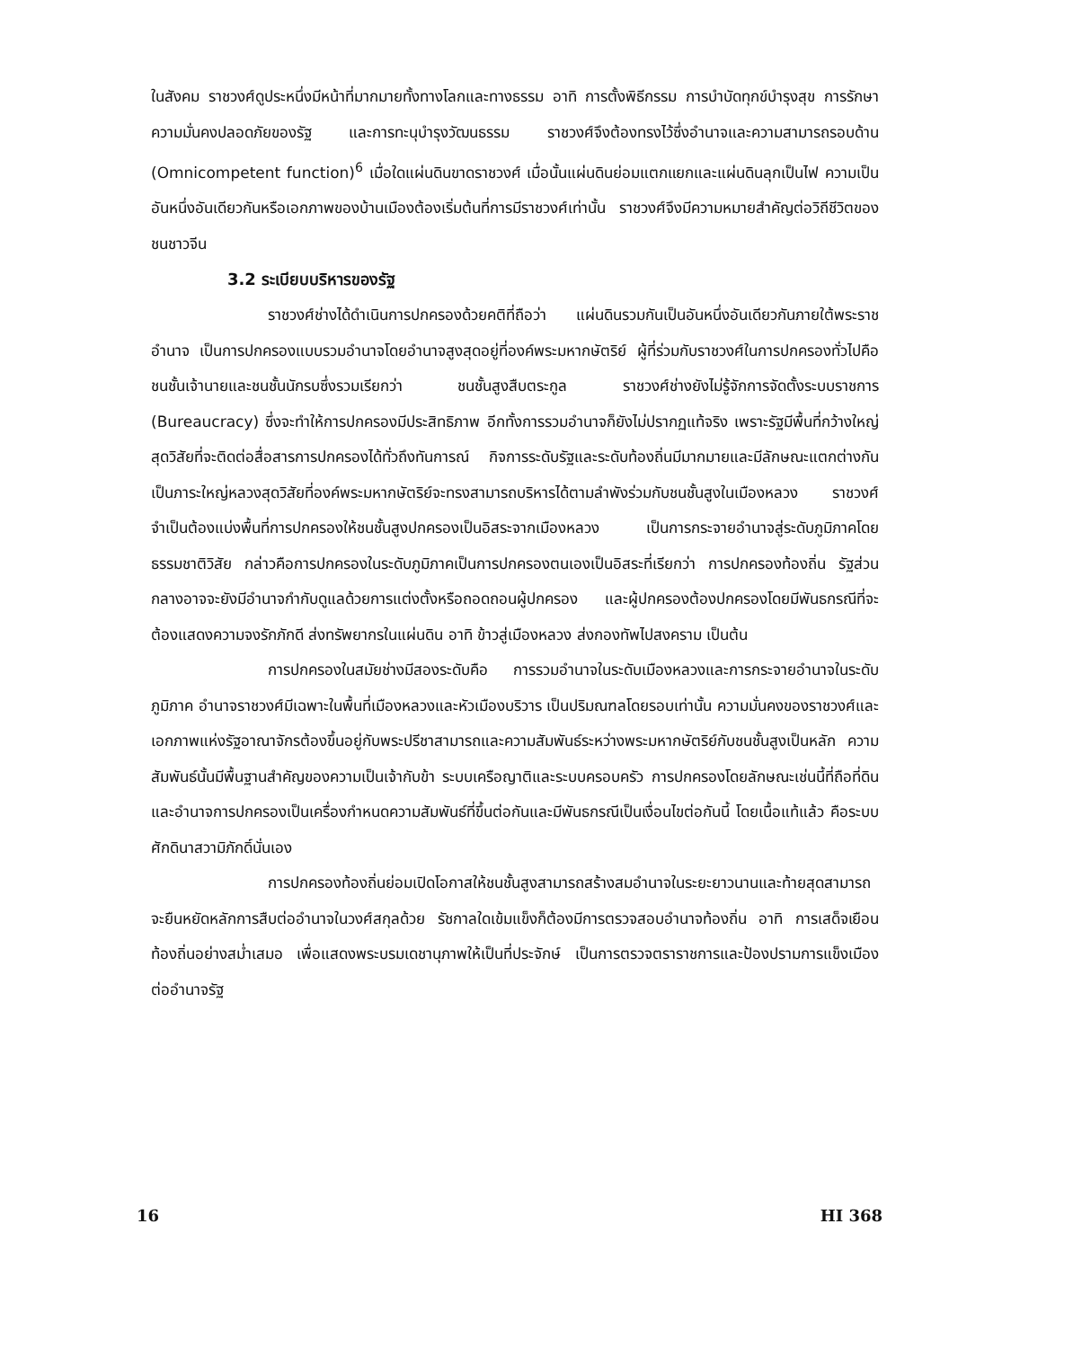ในสังคม ราชวงศ์ดูประหนึ่งมีหน้าที่มากมายทั้งทางโลกและทางธรรม อาทิ การตั้งพิธีกรรม การบำบัดทุกข์บำรุงสุข การรักษาความมั่นคงปลอดภัยของรัฐ และการทะนุบำรุงวัฒนธรรม ราชวงศ์จึงต้องทรงไว้ซึ่งอำนาจและความสามารถรอบด้าน (Omnicompetent function)<sup>6</sup> เมื่อใดแผ่นดินขาดราชวงศ์ เมื่อนั้นแผ่นดินย่อมแตกแยกและแผ่นดินลุกเป็นไฟ ความเป็นอันหนึ่งอันเดียวกันหรือเอกภาพของบ้านเมืองต้องเริ่มต้นที่การมีราชวงศ์เท่านั้น ราชวงศ์จึงมีความหมายสำคัญต่อวิถีชีวิตของชนชาวจีน
3.2 ระเบียบบริหารของรัฐ
ราชวงศ์ช่างได้ดำเนินการปกครองด้วยคติที่ถือว่า แผ่นดินรวมกันเป็นอันหนึ่งอันเดียวกันภายใต้พระราชอำนาจ เป็นการปกครองแบบรวมอำนาจโดยอำนาจสูงสุดอยู่ที่องค์พระมหากษัตริย์ ผู้ที่ร่วมกับราชวงศ์ในการปกครองทั่วไปคือ ชนชั้นเจ้านายและชนชั้นนักรบซึ่งรวมเรียกว่า ชนชั้นสูงสืบตระกูล ราชวงศ์ช่างยังไม่รู้จักการจัดตั้งระบบราชการ (Bureaucracy) ซึ่งจะทำให้การปกครองมีประสิทธิภาพ อีกทั้งการรวมอำนาจก็ยังไม่ปรากฏแท้จริง เพราะรัฐมีพื้นที่กว้างใหญ่สุดวิสัยที่จะติดต่อสื่อสารการปกครองได้ทั่วถึงทันการณ์ กิจการระดับรัฐและระดับท้องถิ่นมีมากมายและมีลักษณะแตกต่างกัน เป็นภาระใหญ่หลวงสุดวิสัยที่องค์พระมหากษัตริย์จะทรงสามารถบริหารได้ตามลำพังร่วมกับชนชั้นสูงในเมืองหลวง ราชวงศ์จำเป็นต้องแบ่งพื้นที่การปกครองให้ชนชั้นสูงปกครองเป็นอิสระจากเมืองหลวง เป็นการกระจายอำนาจสู่ระดับภูมิภาคโดยธรรมชาติวิสัย กล่าวคือการปกครองในระดับภูมิภาคเป็นการปกครองตนเองเป็นอิสระที่เรียกว่า การปกครองท้องถิ่น รัฐส่วนกลางอาจจะยังมีอำนาจกำกับดูแลด้วยการแต่งตั้งหรือถอดถอนผู้ปกครอง และผู้ปกครองต้องปกครองโดยมีพันธกรณีที่จะต้องแสดงความจงรักภักดี ส่งทรัพยากรในแผ่นดิน อาทิ ข้าวสู่เมืองหลวง ส่งกองทัพไปสงคราม เป็นต้น
การปกครองในสมัยช่างมีสองระดับคือ การรวมอำนาจในระดับเมืองหลวงและการกระจายอำนาจในระดับภูมิภาค อำนาจราชวงศ์มีเฉพาะในพื้นที่เมืองหลวงและหัวเมืองบริวาร เป็นปริมณฑลโดยรอบเท่านั้น ความมั่นคงของราชวงศ์และเอกภาพแห่งรัฐอาณาจักรต้องขึ้นอยู่กับพระปรีชาสามารถและความสัมพันธ์ระหว่างพระมหากษัตริย์กับชนชั้นสูงเป็นหลัก ความสัมพันธ์นั้นมีพื้นฐานสำคัญของความเป็นเจ้ากับข้า ระบบเครือญาติและระบบครอบครัว การปกครองโดยลักษณะเช่นนี้ที่ถือที่ดินและอำนาจการปกครองเป็นเครื่องกำหนดความสัมพันธ์ที่ขึ้นต่อกันและมีพันธกรณีเป็นเงื่อนไขต่อกันนี้ โดยเนื้อแท้แล้ว คือระบบศักดินาสวามิภักดิ์นั่นเอง
การปกครองท้องถิ่นย่อมเปิดโอกาสให้ชนชั้นสูงสามารถสร้างสมอำนาจในระยะยาวนานและท้ายสุดสามารถจะยืนหยัดหลักการสืบต่ออำนาจในวงศ์สกุลด้วย รัชกาลใดเข้มแข็งก็ต้องมีการตรวจสอบอำนาจท้องถิ่น อาทิ การเสด็จเยือนท้องถิ่นอย่างสม่ำเสมอ เพื่อแสดงพระบรมเดชานุภาพให้เป็นที่ประจักษ์ เป็นการตรวจตราราชการและป้องปรามการแข็งเมืองต่ออำนาจรัฐ
16 HI 368